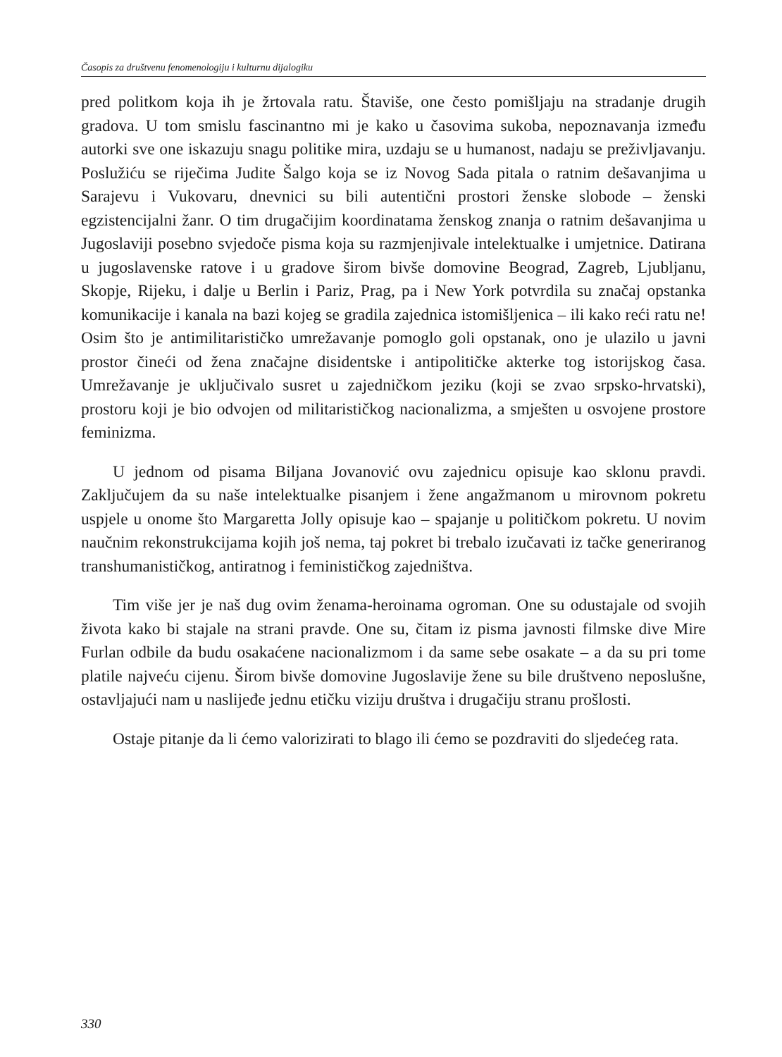Časopis za društvenu fenomenologiju i kulturnu dijalogiku
pred politkom koja ih je žrtovala ratu. Štaviše, one često pomišljaju na stradanje drugih gradova. U tom smislu fascinantno mi je kako u časovima sukoba, nepoznavanja između autorki sve one iskazuju snagu politike mira, uzdaju se u humanost, nadaju se preživljavanju. Poslužiću se riječima Judite Šalgo koja se iz Novog Sada pitala o ratnim dešavanjima u Sarajevu i Vukovaru, dnevnici su bili autentični prostori ženske slobode – ženski egzistencijalni žanr. O tim drugačijim koordinatama ženskog znanja o ratnim dešavanjima u Jugoslaviji posebno svjedoče pisma koja su razmjenjivale intelektualke i umjetnice. Datirana u jugoslavenske ratove i u gradove širom bivše domovine Beograd, Zagreb, Ljubljanu, Skopje, Rijeku, i dalje u Berlin i Pariz, Prag, pa i New York potvrdila su značaj opstanka komunikacije i kanala na bazi kojeg se gradila zajednica istomišljenica – ili kako reći ratu ne! Osim što je antimilitarističko umrežavanje pomoglo goli opstanak, ono je ulazilo u javni prostor čineći od žena značajne disidentske i antipolitičke akterke tog istorijskog časa. Umrežavanje je uključivalo susret u zajedničkom jeziku (koji se zvao srpsko-hrvatski), prostoru koji je bio odvojen od militarističkog nacionalizma, a smješten u osvojene prostore feminizma.
U jednom od pisama Biljana Jovanović ovu zajednicu opisuje kao sklonu pravdi. Zaključujem da su naše intelektualke pisanjem i žene angažmanom u mirovnom pokretu uspjele u onome što Margaretta Jolly opisuje kao – spajanje u političkom pokretu. U novim naučnim rekonstrukcijama kojih još nema, taj pokret bi trebalo izučavati iz tačke generiranog transhumanističkog, antiratnog i feminističkog zajedništva.
Tim više jer je naš dug ovim ženama-heroinama ogroman. One su odustajale od svojih života kako bi stajale na strani pravde. One su, čitam iz pisma javnosti filmske dive Mire Furlan odbile da budu osakaćene nacionalizmom i da same sebe osakate – a da su pri tome platile najveću cijenu. Širom bivše domovine Jugoslavije žene su bile društveno neposlušne, ostavljajući nam u naslijeđe jednu etičku viziju društva i drugačiju stranu prošlosti.
Ostaje pitanje da li ćemo valorizirati to blago ili ćemo se pozdraviti do sljedećeg rata.
330